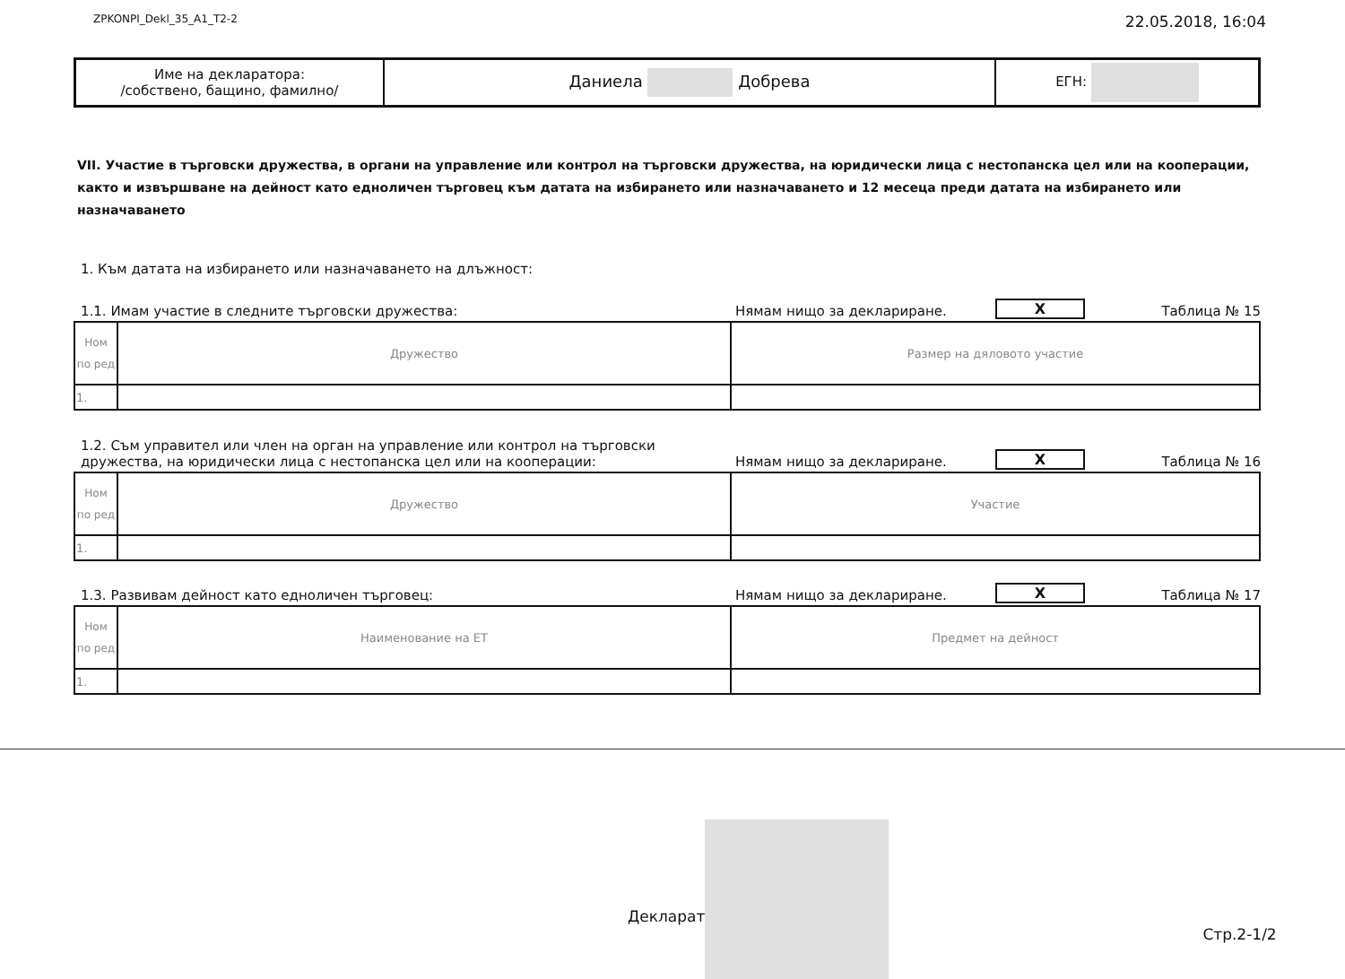ZPKONPI_Dekl_35_A1_T2-2 22.05.2018, 16:04
| Име на декларатора: /собствено, бащино, фамилно/ | Даниела Добрева | ЕГН: |
VII. Участие в търговски дружества, в органи на управление или контрол на търговски дружества, на юридически лица с нестопанска цел или на кооперации, както и извършване на дейност като едноличен търговец към датата на избирането или назначаването и 12 месеца преди датата на избирането или назначаването
1. Към датата на избирането или назначаването на длъжност:
1.1. Имам участие в следните търговски дружества: Нямам нищо за деклариране. X Таблица № 15
| Ном по ред | Дружество | Размер на дяловото участие |
| 1. | | |
1.2. Съм управител или член на орган на управление или контрол на търговски дружества, на юридически лица с нестопанска цел или на кооперации: Нямам нищо за деклариране. X Таблица № 16
| Ном по ред | Дружество | Участие |
| 1. | | |
1.3. Развивам дейност като едноличен търговец: Нямам нищо за деклариране. X Таблица № 17
| Ном по ред | Наименование на ЕТ | Предмет на дейност |
| 1. | | |
Декларат
Стр.2-1/2